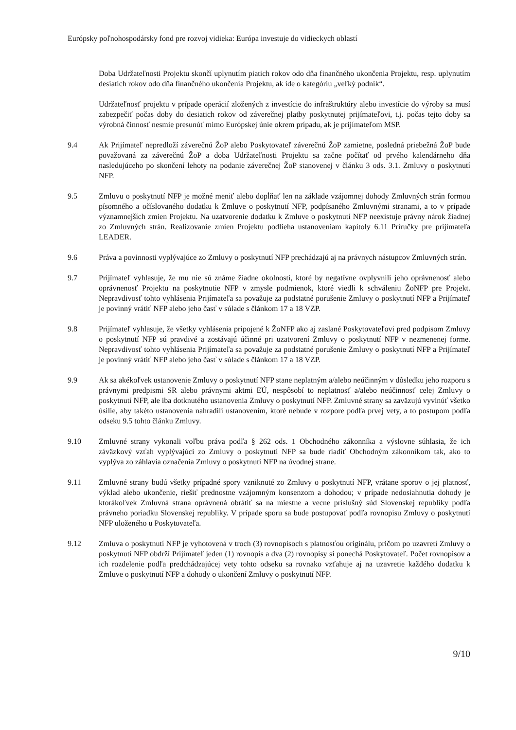Európsky poľnohospodársky fond pre rozvoj vidieka: Európa investuje do vidieckych oblastí
Doba Udržateľnosti Projektu skončí uplynutím piatich rokov odo dňa finančného ukončenia Projektu, resp. uplynutím desiatich rokov odo dňa finančného ukončenia Projektu, ak ide o kategóriu „veľký podnik“.
Udržateľnosť projektu v prípade operácií zložených z investície do infraštruktúry alebo investície do výroby sa musí zabezpečiť počas doby do desiatich rokov od záverečnej platby poskytnutej prijímateľovi, t.j. počas tejto doby sa výrobná činnosť nesmie presunúť mimo Európskej únie okrem prípadu, ak je prijímateľom MSP.
9.4 Ak Prijímateľ nepredloží záverečnú ŽoP alebo Poskytovateľ záverečnú ŽoP zamietne, posledná priebežná ŽoP bude považovaná za záverečnú ŽoP a doba Udržateľnosti Projektu sa začne počítať od prvého kalendárneho dňa nasledujúceho po skončení lehoty na podanie záverečnej ŽoP stanovenej v článku 3 ods. 3.1. Zmluvy o poskytnutí NFP.
9.5 Zmluvu o poskytnutí NFP je možné meniť alebo dopĺňať len na základe vzájomnej dohody Zmluvných strán formou písomného a očíslovaného dodatku k Zmluve o poskytnutí NFP, podpísaného Zmluvnými stranami, a to v prípade významnejších zmien Projektu. Na uzatvorenie dodatku k Zmluve o poskytnutí NFP neexistuje právny nárok žiadnej zo Zmluvných strán. Realizovanie zmien Projektu podlieha ustanoveniam kapitoly 6.11 Príručky pre prijímateľa LEADER.
9.6 Práva a povinnosti vyplývajúce zo Zmluvy o poskytnutí NFP prechádzajú aj na právnych nástupcov Zmluvných strán.
9.7 Prijímateľ vyhlasuje, že mu nie sú známe žiadne okolnosti, ktoré by negatívne ovplyvnili jeho oprávnenosť alebo oprávnenosť Projektu na poskytnutie NFP v zmysle podmienok, ktoré viedli k schváleniu ŽoNFP pre Projekt. Nepravdivosť tohto vyhlásenia Prijímateľa sa považuje za podstatné porušenie Zmluvy o poskytnutí NFP a Prijímateľ je povinný vrátiť NFP alebo jeho časť v súlade s článkom 17 a 18 VZP.
9.8 Prijímateľ vyhlasuje, že všetky vyhlásenia pripojené k ŽoNFP ako aj zaslané Poskytovateľovi pred podpisom Zmluvy o poskytnutí NFP sú pravdivé a zostávajú účinné pri uzatvorení Zmluvy o poskytnutí NFP v nezmenenej forme. Nepravdivosť tohto vyhlásenia Prijímateľa sa považuje za podstatné porušenie Zmluvy o poskytnutí NFP a Prijímateľ je povinný vrátiť NFP alebo jeho časť v súlade s článkom 17 a 18 VZP.
9.9 Ak sa akékoľvek ustanovenie Zmluvy o poskytnutí NFP stane neplatným a/alebo neúčinným v dôsledku jeho rozporu s právnymi predpismi SR alebo právnymi aktmi EÚ, nespôsobí to neplatnosť a/alebo neúčinnosť celej Zmluvy o poskytnutí NFP, ale iba dotknutého ustanovenia Zmluvy o poskytnutí NFP. Zmluvné strany sa zaväzujú vyvinúť všetko úsilie, aby takéto ustanovenia nahradili ustanovením, ktoré nebude v rozpore podľa prvej vety, a to postupom podľa odseku 9.5 tohto článku Zmluvy.
9.10 Zmluvné strany vykonali voľbu práva podľa § 262 ods. 1 Obchodného zákonníka a výslovne súhlasia, že ich záväzkový vzťah vyplývajúci zo Zmluvy o poskytnutí NFP sa bude riadiť Obchodným zákonníkom tak, ako to vyplýva zo záhlavia označenia Zmluvy o poskytnutí NFP na úvodnej strane.
9.11 Zmluvné strany budú všetky prípadné spory vzniknuté zo Zmluvy o poskytnutí NFP, vrátane sporov o jej platnosť, výklad alebo ukončenie, riešiť prednostne vzájomným konsenzom a dohodou; v prípade nedosiahnutia dohody je ktorákoľvek Zmluvná strana oprávnená obrátiť sa na miestne a vecne príslušný súd Slovenskej republiky podľa právneho poriadku Slovenskej republiky. V prípade sporu sa bude postupovať podľa rovnopisu Zmluvy o poskytnutí NFP uloženého u Poskytovateľa.
9.12 Zmluva o poskytnutí NFP je vyhotovená v troch (3) rovnopisoch s platnosťou originálu, pričom po uzavretí Zmluvy o poskytnutí NFP obdrží Prijímateľ jeden (1) rovnopis a dva (2) rovnopisy si ponechá Poskytovateľ. Počet rovnopisov a ich rozdelenie podľa predchádzajúcej vety tohto odseku sa rovnako vzťahuje aj na uzavretie každého dodatku k Zmluve o poskytnutí NFP a dohody o ukončení Zmluvy o poskytnutí NFP.
9/10